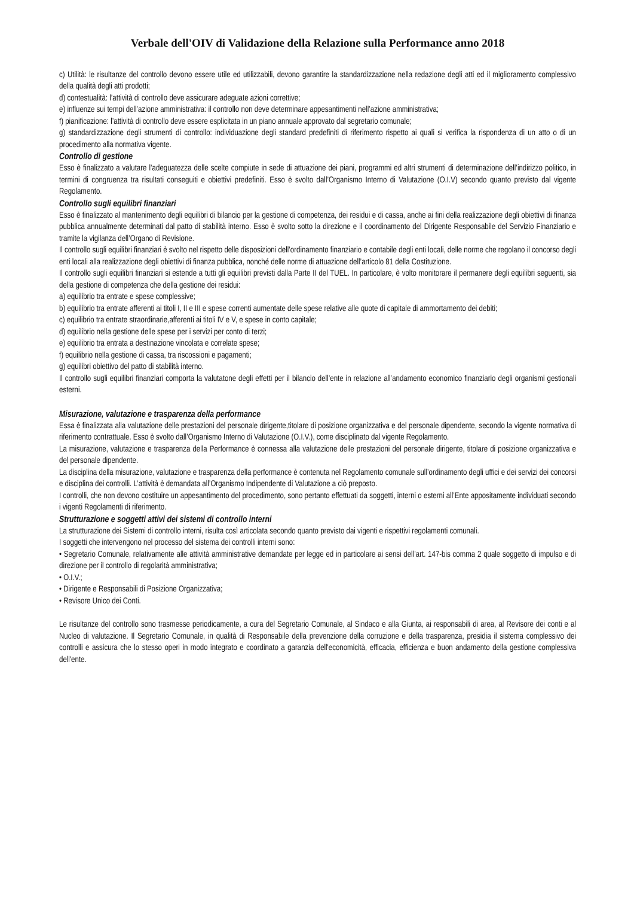Verbale dell'OIV di Validazione della Relazione sulla Performance anno 2018
c) Utilità: le risultanze del controllo devono essere utile ed utilizzabili, devono garantire la standardizzazione nella redazione degli atti ed il miglioramento complessivo della qualità degli atti prodotti;
d) contestualità: l’attività di controllo deve assicurare adeguate azioni correttive;
e) influenze sui tempi dell’azione amministrativa: il controllo non deve determinare appesantimenti nell’azione amministrativa;
f) pianificazione: l’attività di controllo deve essere esplicitata in un piano annuale approvato dal segretario comunale;
g) standardizzazione degli strumenti di controllo: individuazione degli standard predefiniti di riferimento rispetto ai quali si verifica la rispondenza di un atto o di un procedimento alla normativa vigente.
Controllo di gestione
Esso è finalizzato a valutare l’adeguatezza delle scelte compiute in sede di attuazione dei piani, programmi ed altri strumenti di determinazione dell’indirizzo politico, in termini di congruenza tra risultati conseguiti e obiettivi predefiniti. Esso è svolto dall’Organismo Interno di Valutazione (O.I.V) secondo quanto previsto dal vigente Regolamento.
Controllo sugli equilibri finanziari
Esso è finalizzato al mantenimento degli equilibri di bilancio per la gestione di competenza, dei residui e di cassa, anche ai fini della realizzazione degli obiettivi di finanza pubblica annualmente determinati dal patto di stabilità interno. Esso è svolto sotto la direzione e il coordinamento del Dirigente Responsabile del Servizio Finanziario e tramite la vigilanza dell’Organo di Revisione.
Il controllo sugli equilibri finanziari è svolto nel rispetto delle disposizioni dell’ordinamento finanziario e contabile degli enti locali, delle norme che regolano il concorso degli enti locali alla realizzazione degli obiettivi di finanza pubblica, nonché delle norme di attuazione dell’articolo 81 della Costituzione.
Il controllo sugli equilibri finanziari si estende a tutti gli equilibri previsti dalla Parte II del TUEL. In particolare, è volto monitorare il permanere degli equilibri seguenti, sia della gestione di competenza che della gestione dei residui:
a) equilibrio tra entrate e spese complessive;
b) equilibrio tra entrate afferenti ai titoli I, II e III e spese correnti aumentate delle spese relative alle quote di capitale di ammortamento dei debiti;
c) equilibrio tra entrate straordinarie,afferenti ai titoli IV e V, e spese in conto capitale;
d) equilibrio nella gestione delle spese per i servizi per conto di terzi;
e) equilibrio tra entrata a destinazione vincolata e correlate spese;
f) equilibrio nella gestione di cassa, tra riscossioni e pagamenti;
g) equilibri obiettivo del patto di stabilità interno.
Il controllo sugli equilibri finanziari comporta la valutatone degli effetti per il bilancio dell’ente in relazione all’andamento economico finanziario degli organismi gestionali esterni.
Misurazione, valutazione e trasparenza della performance
Essa è finalizzata alla valutazione delle prestazioni del personale dirigente,titolare di posizione organizzativa e del personale dipendente, secondo la vigente normativa di riferimento contrattuale. Esso è svolto dall’Organismo Interno di Valutazione (O.I.V.), come disciplinato dal vigente Regolamento.
La misurazione, valutazione e trasparenza della Performance è connessa alla valutazione delle prestazioni del personale dirigente, titolare di posizione organizzativa e del personale dipendente.
La disciplina della misurazione, valutazione e trasparenza della performance è contenuta nel Regolamento comunale sull’ordinamento degli uffici e dei servizi dei concorsi e disciplina dei controlli. L’attività è demandata all’Organismo Indipendente di Valutazione a ciò preposto.
I controlli, che non devono costituire un appesantimento del procedimento, sono pertanto effettuati da soggetti, interni o esterni all’Ente appositamente individuati secondo i vigenti Regolamenti di riferimento.
Strutturazione e soggetti attivi dei sistemi di controllo interni
La strutturazione dei Sistemi di controllo interni, risulta così articolata secondo quanto previsto dai vigenti e rispettivi regolamenti comunali.
I soggetti che intervengono nel processo del sistema dei controlli interni sono:
• Segretario Comunale, relativamente alle attività amministrative demandate per legge ed in particolare ai sensi dell’art. 147-bis comma 2 quale soggetto di impulso e di direzione per il controllo di regolarità amministrativa;
• O.I.V.;
• Dirigente e Responsabili di Posizione Organizzativa;
• Revisore Unico dei Conti.
Le risultanze del controllo sono trasmesse periodicamente, a cura del Segretario Comunale, al Sindaco e alla Giunta, ai responsabili di area, al Revisore dei conti e al Nucleo di valutazione. Il Segretario Comunale, in qualità di Responsabile della prevenzione della corruzione e della trasparenza, presidia il sistema complessivo dei controlli e assicura che lo stesso operi in modo integrato e coordinato a garanzia dell'economicità, efficacia, efficienza e buon andamento della gestione complessiva dell'ente.